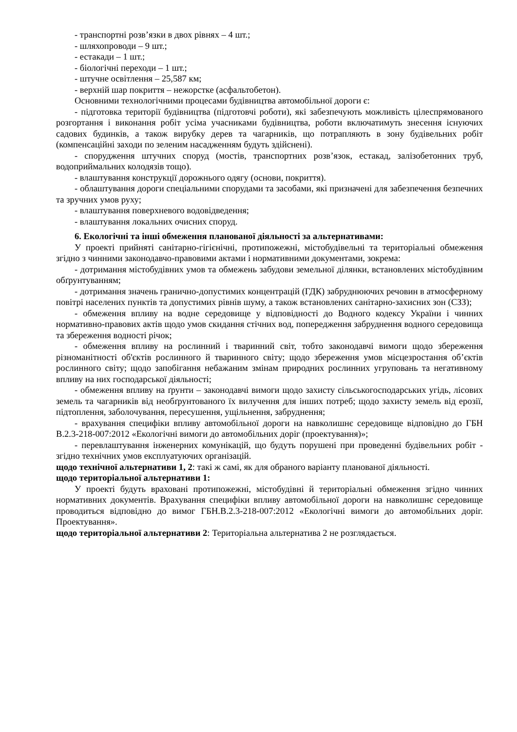- транспортні розв’язки в двох рівнях – 4 шт.;
- шляхопроводи – 9 шт.;
- естакади – 1 шт.;
- біологічні переходи – 1 шт.;
- штучне освітлення – 25,587 км;
- верхній шар покриття – нежорстке (асфальтобетон).
Основними технологічними процесами будівництва автомобільної дороги є:
- підготовка території будівництва (підготовчі роботи), які забезпечують можливість цілеспрямованого розгортання і виконання робіт усіма учасниками будівництва, роботи включатимуть знесення існуючих садових будинків, а також вирубку дерев та чагарників, що потрапляють в зону будівельних робіт (компенсаційні заходи по зеленим насадженням будуть здійснені).
- спорудження штучних споруд (мостів, транспортних розв’язок, естакад, залізобетонних труб, водоприймальних колодязів тощо).
- влаштування конструкції дорожнього одягу (основи, покриття).
- облаштування дороги спеціальними спорудами та засобами, які призначені для забезпечення безпечних та зручних умов руху;
- влаштування поверхневого водовідведення;
- влаштування локальних очисних споруд.
6. Екологічні та інші обмеження планованої діяльності за альтернативами:
У проекті прийняті санітарно-гігієнічні, протипожежні, містобудівельні та територіальні обмеження згідно з чинними законодавчо-правовими актами і нормативними документами, зокрема:
- дотримання містобудівних умов та обмежень забудови земельної ділянки, встановлених містобудівним обґрунтуванням;
- дотримання значень гранично-допустимих концентрацій (ГДК) забруднюючих речовин в атмосферному повітрі населених пунктів та допустимих рівнів шуму, а також встановлених санітарно-захисних зон (СЗЗ);
- обмеження впливу на водне середовище у відповідності до Водного кодексу України і чинних нормативно-правових актів щодо умов скидання стічних вод, попередження забруднення водного середовища та збереження водності річок;
- обмеження впливу на рослинний і тваринний світ, тобто законодавчі вимоги щодо збереження різноманітності об'єктів рослинного й тваринного світу; щодо збереження умов місцезростання об’єктів рослинного світу; щодо запобігання небажаним змінам природних рослинних угруповань та негативному впливу на них господарської діяльності;
- обмеження впливу на ґрунти – законодавчі вимоги щодо захисту сільськогосподарських угідь, лісових земель та чагарників від необґрунтованого їх вилучення для інших потреб; щодо захисту земель від ерозії, підтоплення, заболочування, пересушення, ущільнення, забруднення;
- врахування специфіки впливу автомобільної дороги на навколишнє середовище відповідно до ГБН В.2.3-218-007:2012 «Екологічні вимоги до автомобільних доріг (проектування)»;
- перевлаштування інженерних комунікацій, що будуть порушені при проведенні будівельних робіт - згідно технічних умов експлуатуючих організацій.
щодо технічної альтернативи 1, 2: такі ж самі, як для обраного варіанту планованої діяльності.
щодо територіальної альтернативи 1:
У проекті будуть враховані протипожежні, містобудівні й територіальні обмеження згідно чинних нормативних документів. Врахування специфіки впливу автомобільної дороги на навколишнє середовище проводиться відповідно до вимог ГБН.В.2.3-218-007:2012 «Екологічні вимоги до автомобільних доріг. Проектування».
щодо територіальної альтернативи 2: Територіальна альтернатива 2 не розглядається.